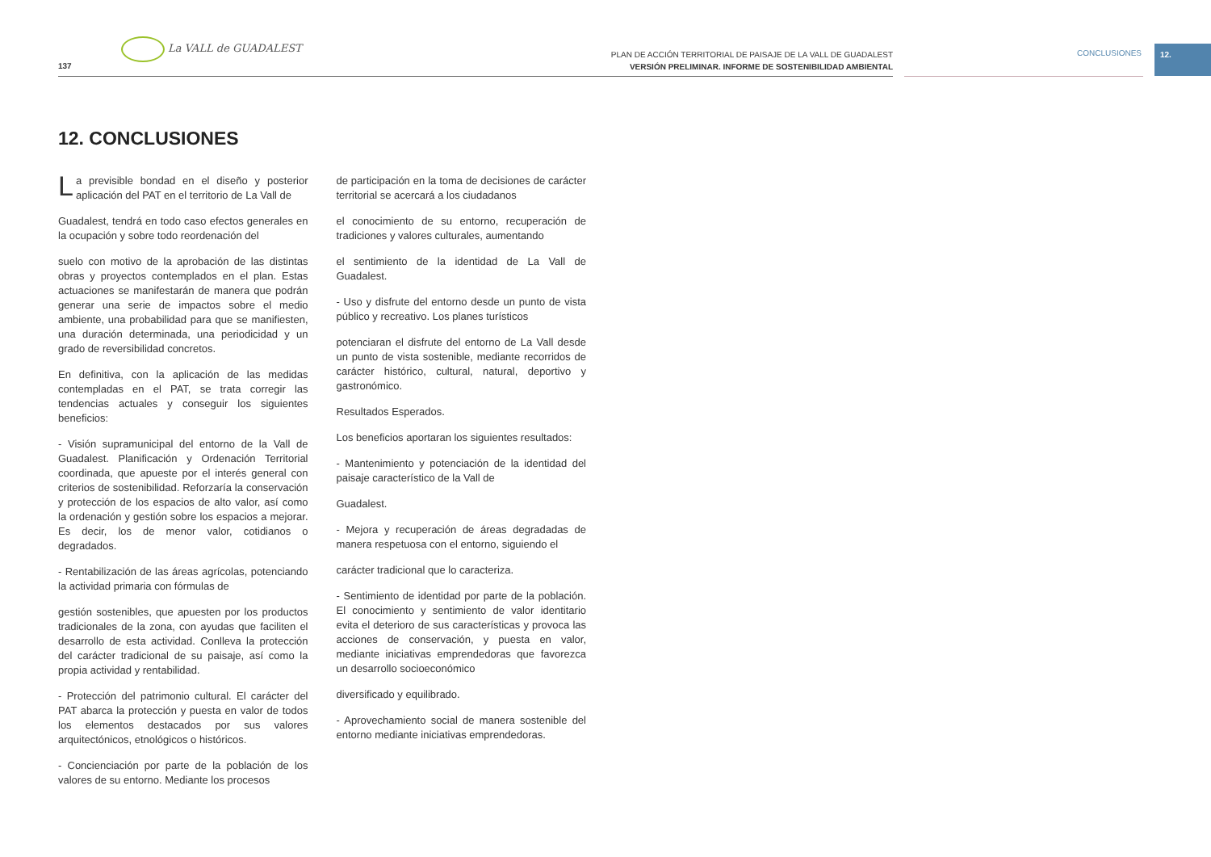137
La VALL de GUADALEST
PLAN DE ACCIÓN TERRITORIAL DE PAISAJE DE LA VALL DE GUADALEST
VERSIÓN PRELIMINAR. INFORME DE SOSTENIBILIDAD AMBIENTAL
CONCLUSIONES
12.
12. CONCLUSIONES
La previsible bondad en el diseño y posterior aplicación del PAT en el territorio de La Vall de
Guadalest, tendrá en todo caso efectos generales en la ocupación y sobre todo reordenación del
suelo con motivo de la aprobación de las distintas obras y proyectos contemplados en el plan. Estas actuaciones se manifestarán de manera que podrán generar una serie de impactos sobre el medio ambiente, una probabilidad para que se manifiesten, una duración determinada, una periodicidad y un grado de reversibilidad concretos.
En definitiva, con la aplicación de las medidas contempladas en el PAT, se trata corregir las tendencias actuales y conseguir los siguientes beneficios:
- Visión supramunicipal del entorno de la Vall de Guadalest. Planificación y Ordenación Territorial coordinada, que apueste por el interés general con criterios de sostenibilidad. Reforzaría la conservación y protección de los espacios de alto valor, así como la ordenación y gestión sobre los espacios a mejorar. Es decir, los de menor valor, cotidianos o degradados.
- Rentabilización de las áreas agrícolas, potenciando la actividad primaria con fórmulas de
gestión sostenibles, que apuesten por los productos tradicionales de la zona, con ayudas que faciliten el desarrollo de esta actividad. Conlleva la protección del carácter tradicional de su paisaje, así como la propia actividad y rentabilidad.
- Protección del patrimonio cultural. El carácter del PAT abarca la protección y puesta en valor de todos los elementos destacados por sus valores arquitectónicos, etnológicos o históricos.
- Concienciación por parte de la población de los valores de su entorno. Mediante los procesos
de participación en la toma de decisiones de carácter territorial se acercará a los ciudadanos
el conocimiento de su entorno, recuperación de tradiciones y valores culturales, aumentando
el sentimiento de la identidad de La Vall de Guadalest.
- Uso y disfrute del entorno desde un punto de vista público y recreativo. Los planes turísticos
potenciaran el disfrute del entorno de La Vall desde un punto de vista sostenible, mediante recorridos de carácter histórico, cultural, natural, deportivo y gastronómico.
Resultados Esperados.
Los beneficios aportaran los siguientes resultados:
- Mantenimiento y potenciación de la identidad del paisaje característico de la Vall de
Guadalest.
- Mejora y recuperación de áreas degradadas de manera respetuosa con el entorno, siguiendo el
carácter tradicional que lo caracteriza.
- Sentimiento de identidad por parte de la población. El conocimiento y sentimiento de valor identitario evita el deterioro de sus características y provoca las acciones de conservación, y puesta en valor, mediante iniciativas emprendedoras que favorezca un desarrollo socioeconómico
diversificado y equilibrado.
- Aprovechamiento social de manera sostenible del entorno mediante iniciativas emprendedoras.